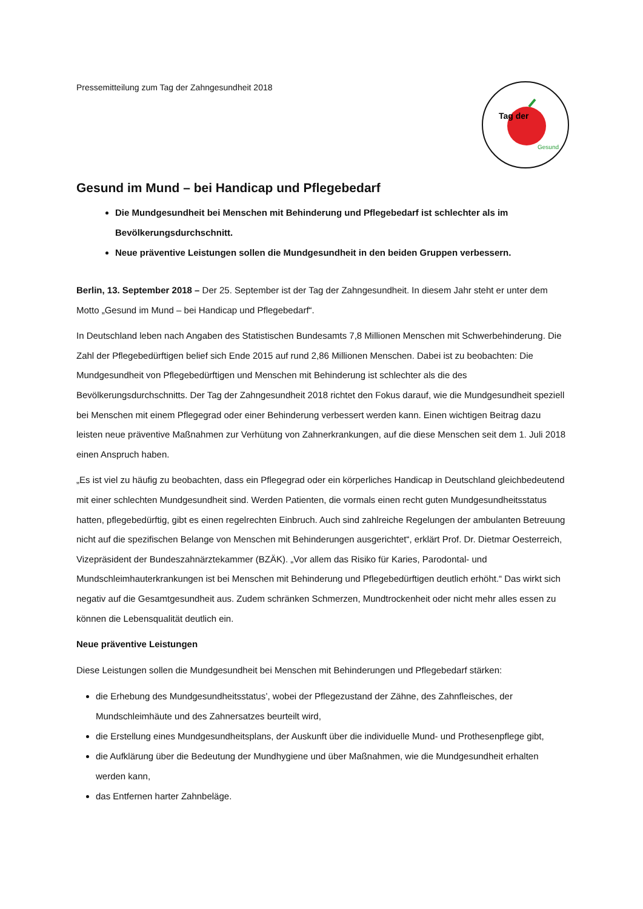Pressemitteilung zum Tag der Zahngesundheit 2018
Tag der
Gesund
Gesund im Mund – bei Handicap und Pflegebedarf
Die Mundgesundheit bei Menschen mit Behinderung und Pflegebedarf ist schlechter als im Bevölkerungsdurchschnitt.
Neue präventive Leistungen sollen die Mundgesundheit in den beiden Gruppen verbessern.
Berlin, 13. September 2018 – Der 25. September ist der Tag der Zahngesundheit. In diesem Jahr steht er unter dem Motto „Gesund im Mund – bei Handicap und Pflegebedarf“.
In Deutschland leben nach Angaben des Statistischen Bundesamts 7,8 Millionen Menschen mit Schwerbehinderung. Die Zahl der Pflegebedürftigen belief sich Ende 2015 auf rund 2,86 Millionen Menschen. Dabei ist zu beobachten: Die Mundgesundheit von Pflegebedürftigen und Menschen mit Behinderung ist schlechter als die des Bevölkerungsdurchschnitts. Der Tag der Zahngesundheit 2018 richtet den Fokus darauf, wie die Mundgesundheit speziell bei Menschen mit einem Pflegegrad oder einer Behinderung verbessert werden kann. Einen wichtigen Beitrag dazu leisten neue präventive Maßnahmen zur Verhütung von Zahnerkrankungen, auf die diese Menschen seit dem 1. Juli 2018 einen Anspruch haben.
„Es ist viel zu häufig zu beobachten, dass ein Pflegegrad oder ein körperliches Handicap in Deutschland gleichbedeutend mit einer schlechten Mundgesundheit sind. Werden Patienten, die vormals einen recht guten Mundgesundheitsstatus hatten, pflegebedürftig, gibt es einen regelrechten Einbruch. Auch sind zahlreiche Regelungen der ambulanten Betreuung nicht auf die spezifischen Belange von Menschen mit Behinderungen ausgerichtet“, erklärt Prof. Dr. Dietmar Oesterreich, Vizepräsident der Bundeszahnärztekammer (BZÄK). „Vor allem das Risiko für Karies, Parodontal- und Mundschleimhauterkrankungen ist bei Menschen mit Behinderung und Pflegebedürftigen deutlich erhöht.“ Das wirkt sich negativ auf die Gesamtgesundheit aus. Zudem schränken Schmerzen, Mundtrockenheit oder nicht mehr alles essen zu können die Lebensqualität deutlich ein.
Neue präventive Leistungen
Diese Leistungen sollen die Mundgesundheit bei Menschen mit Behinderungen und Pflegebedarf stärken:
die Erhebung des Mundgesundheitsstatus’, wobei der Pflegezustand der Zähne, des Zahnfleisches, der Mundschleimhäute und des Zahnersatzes beurteilt wird,
die Erstellung eines Mundgesundheitsplans, der Auskunft über die individuelle Mund- und Prothesenpflege gibt,
die Aufklärung über die Bedeutung der Mundhygiene und über Maßnahmen, wie die Mundgesundheit erhalten werden kann,
das Entfernen harter Zahnbeläge.